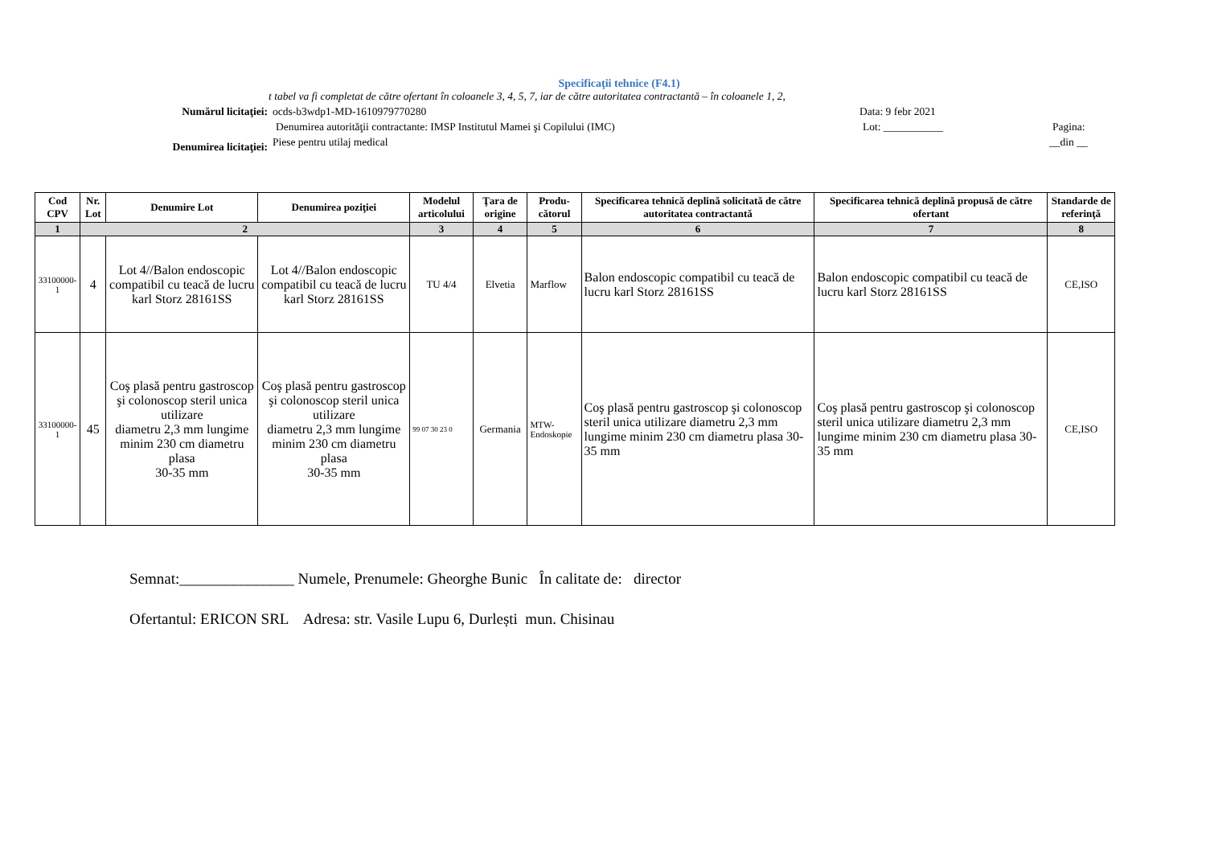Specificaţii tehnice (F4.1)
t tabel va fi completat de către ofertant în coloanele 3, 4, 5, 7, iar de către autoritatea contractantă – în coloanele 1, 2,
Numărul licitaţiei: ocds-b3wdp1-MD-1610979770280 Data: 9 febr 2021
Denumirea autorităţii contractante: IMSP Institutul Mamei şi Copilului (IMC) Lot: ___________ Pagina:
Denumirea licitaţiei:
Piese pentru utilaj medical __din __
| Cod CPV | Nr. Lot | Denumire Lot | Denumirea poziţiei | Modelul articolului | Ţara de origine | Produ-cătorul | Specificarea tehnică deplină solicitată de către autoritatea contractantă | Specificarea tehnică deplină propusă de către ofertant | Standarde de referinţă |
| --- | --- | --- | --- | --- | --- | --- | --- | --- | --- |
| 1 | 2 | | | 3 | 4 | 5 | 6 | 7 | 8 |
| 33100000-1 | 4 | Lot 4//Balon endoscopic compatibil cu teacă de lucru karl Storz 28161SS | Lot 4//Balon endoscopic compatibil cu teacă de lucru karl Storz 28161SS | TU 4/4 | Elvetia | Marflow | Balon endoscopic compatibil cu teacă de lucru karl Storz 28161SS | Balon endoscopic compatibil cu teacă de lucru karl Storz 28161SS | CE,ISO |
| 33100000-1 | 45 | Coş plasă pentru gastroscop şi colonoscop steril unica utilizare diametru 2,3 mm lungime minim 230 cm diametru plasa 30-35 mm | Coş plasă pentru gastroscop şi colonoscop steril unica utilizare diametru 2,3 mm lungime minim 230 cm diametru plasa 30-35 mm | 99 07 30 23 0 | Germania | MTW-Endoskopie | Coş plasă pentru gastroscop şi colonoscop steril unica utilizare diametru 2,3 mm lungime minim 230 cm diametru plasa 30-35 mm | Coş plasă pentru gastroscop şi colonoscop steril unica utilizare diametru 2,3 mm lungime minim 230 cm diametru plasa 30-35 mm | CE,ISO |
Semnat:_______________ Numele, Prenumele: Gheorghe Bunic În calitate de: director
Ofertantul: ERICON SRL Adresa: str. Vasile Lupu 6, Durlești mun. Chisinau